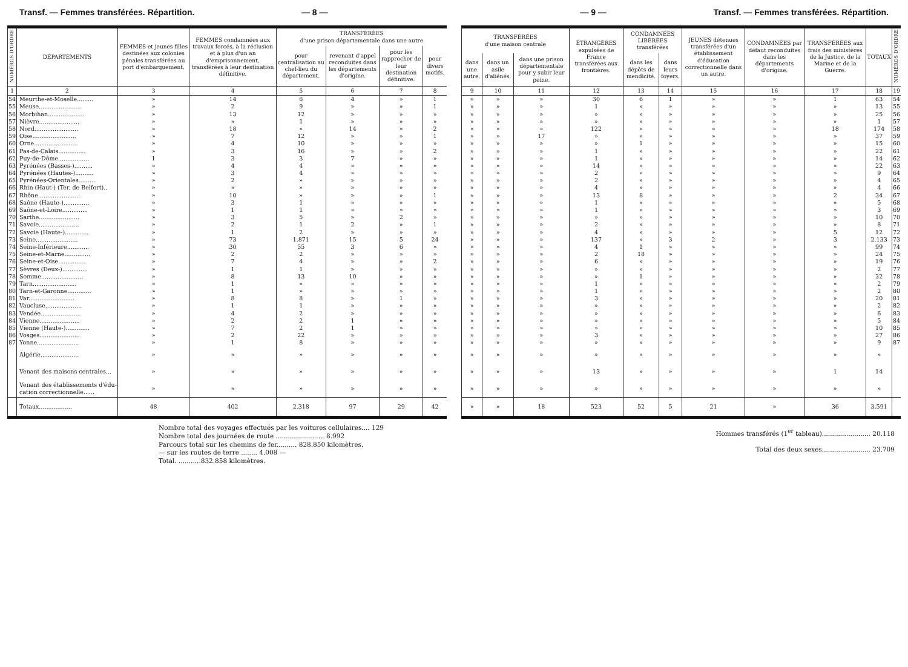Transf. — Femmes transférées. Répartition. — 8 —
| NUMÉROS D'ORDRE | DÉPARTEMENTS | FEMMES et jeunes filles destinées aux colonies pénales transférées au port d'embarquement. | FEMMES condamnées aux travaux forcés, à la réclusion et à plus d'un an d'emprisonnement, transférées à leur destination définitive. | TRANSFÉRÉES d'une prison départementale dans une autre | | | |
| --- | --- | --- | --- | --- | --- | --- | --- |
| | | | | pour centralisation au chef-lieu du département. | revenant d'appel reconduites dans les départements d'origine. | pour les rapprocher de leur destination définitive. | pour divers motifs. |
| 1 | 2 | 3 | 4 | 5 | 6 | 7 | 8 |
| 54 | Meurthe-et-Moselle......... | » | 14 | 6 | 4 | » | 1 |
| 55 | Meuse....................... | » | 2 | 9 | » | » | 1 |
| 56 | Morbihan.................... | » | 13 | 12 | » | » | » |
| 57 | Nièvre...................... | » | » | 1 | » | » | » |
| 58 | Nord........................ | » | 18 | » | 14 | » | 2 |
| 59 | Oise........................ | » | 7 | 12 | » | » | 1 |
| 60 | Orne........................ | » | 4 | 10 | » | » | » |
| 61 | Pas-de-Calais............... | » | 3 | 16 | » | » | 2 |
| 62 | Puy-de-Dôme................. | 1 | 3 | 3 | 7 | » | » |
| 63 | Pyrénées (Basses-).......... | » | 4 | 4 | » | » | » |
| 64 | Pyrénées (Hautes-).......... | » | 3 | 4 | » | » | » |
| 65 | Pyrénées-Orientales......... | » | 2 | » | » | » | » |
| 66 | Rhin (Haut-) (Ter. de Belfort).. | » | » | » | » | » | » |
| 67 | Rhône....................... | » | 10 | » | » | » | 1 |
| 68 | Saône (Haute-).............. | » | 3 | 1 | » | » | » |
| 69 | Saône-et-Loire.............. | » | 1 | 1 | » | » | » |
| 70 | Sarthe...................... | » | 3 | 5 | » | 2 | » |
| 71 | Savoie...................... | » | 2 | 1 | 2 | » | 1 |
| 72 | Savoie (Haute-)............. | » | 1 | 2 | » | » | » |
| 73 | Seine....................... | » | 73 | 1.871 | 15 | 5 | 24 |
| 74 | Seine-Inférieure............ | » | 30 | 55 | 3 | 6 | » |
| 75 | Seine-et-Marne.............. | » | 2 | 2 | » | » | » |
| 76 | Seine-et-Oise............... | » | 7 | 4 | » | » | 2 |
| 77 | Sèvres (Deux-).............. | » | 1 | 1 | » | » | » |
| 78 | Somme....................... | » | 8 | 13 | 10 | » | » |
| 79 | Tarn........................ | » | 1 | » | » | » | » |
| 80 | Tarn-et-Garonne............. | » | 1 | » | » | » | » |
| 81 | Var......................... | » | 8 | 8 | » | 1 | » |
| 82 | Vaucluse.................... | » | 1 | 1 | » | » | » |
| 83 | Vendée...................... | » | 4 | 2 | » | » | » |
| 84 | Vienne...................... | » | 2 | 2 | 1 | » | » |
| 85 | Vienne (Haute-)............. | » | 7 | 2 | 1 | » | » |
| 86 | Vosges...................... | » | 2 | 22 | » | » | » |
| 87 | Yonne....................... | » | 1 | 8 | » | » | » |
| | Algérie..................... | » | » | » | » | » | » |
| | Venant des maisons centrales... | » | » | » | » | » | » |
| | Venant des établissements d'édu- cation correctionnelle...... | » | » | » | » | » | » |
| | Totaux.................. | 48 | 402 | 2.318 | 97 | 29 | 42 |
Nombre total des voyages effectués par les voitures cellulaires.... 129
Nombre total des journées de route ........................ 8.992
Parcours total sur les chemins de fer.......... 828.850 kilomètres.
— sur les routes de terre ........ 4.008 —
Total. ...........832.858 kilomètres.
— 9 — Transf. — Femmes transférées. Répartition.
| TRANSFÉRÉES d'une maison centrale | | | ÉTRANGÈRES expulsées de France transférées aux frontières. | CONDAMNÉES LIBÉRÉES transférées | | JEUNES détenues transférées d'un établissement d'éducation correctionnelle dans un autre. | CONDAMNÉES par défaut reconduites dans les départements d'origine. | TRANSFÉRÉES aux frais des ministères de la Justice, de la Marine et de la Guerre. | TOTAUX | NUMÉROS D'ORDRE |
| --- | --- | --- | --- | --- | --- | --- | --- | --- | --- | --- |
| dans une autre. | dans un asile d'aliénés. | dans une prison départementale pour y subir leur peine. | | dans les dépôts de mendicité. | dans leurs foyers. | | | | | |
| 9 | 10 | 11 | 12 | 13 | 14 | 15 | 16 | 17 | 18 | 19 |
| » | » | » | 30 | 6 | 1 | » | » | 1 | 63 | 54 |
| » | » | » | 1 | » | » | » | » | » | 13 | 55 |
| » | » | » | » | » | » | » | » | » | 25 | 56 |
| » | » | » | » | » | » | » | » | » | 1 | 57 |
| » | » | » | 122 | » | » | » | » | 18 | 174 | 58 |
| » | » | 17 | » | » | » | » | » | » | 37 | 59 |
| » | » | » | » | 1 | » | » | » | » | 15 | 60 |
| » | » | » | 1 | » | » | » | » | » | 22 | 61 |
| » | » | » | 1 | » | » | » | » | » | 14 | 62 |
| » | » | » | 14 | » | » | » | » | » | 22 | 63 |
| » | » | » | 2 | » | » | » | » | » | 9 | 64 |
| » | » | » | 2 | » | » | » | » | » | 4 | 65 |
| » | » | » | 4 | » | » | » | » | » | 4 | 66 |
| » | » | » | 13 | 8 | » | » | » | 2 | 34 | 67 |
| » | » | » | 1 | » | » | » | » | » | 5 | 68 |
| » | » | » | 1 | » | » | » | » | » | 3 | 69 |
| » | » | » | » | » | » | » | » | » | 10 | 70 |
| » | » | » | 2 | » | » | » | » | » | 8 | 71 |
| » | » | » | 4 | » | » | » | » | 5 | 12 | 72 |
| » | » | » | 137 | » | 3 | 2 | » | 3 | 2.133 | 73 |
| » | » | » | 4 | 1 | » | » | » | » | 99 | 74 |
| » | » | » | 2 | 18 | » | » | » | » | 24 | 75 |
| » | » | » | 6 | » | » | » | » | » | 19 | 76 |
| » | » | » | » | » | » | » | » | » | 2 | 77 |
| » | » | » | » | 1 | » | » | » | » | 32 | 78 |
| » | » | » | 1 | » | » | » | » | » | 2 | 79 |
| » | » | » | 1 | » | » | » | » | » | 2 | 80 |
| » | » | » | 3 | » | » | » | » | » | 20 | 81 |
| » | » | » | » | » | » | » | » | » | 2 | 82 |
| » | » | » | » | » | » | » | » | » | 6 | 83 |
| » | » | » | » | » | » | » | » | » | 5 | 84 |
| » | » | » | » | » | » | » | » | » | 10 | 85 |
| » | » | » | 3 | » | » | » | » | » | 27 | 86 |
| » | » | » | » | » | » | » | » | » | 9 | 87 |
| » | » | » | » | » | » | » | » | » | » | |
| » | » | » | 13 | » | » | » | » | 1 | 14 | |
| » | » | » | » | » | » | » | » | » | » | |
| » | » | 18 | 523 | 52 | 5 | 21 | » | 36 | 3.591 | |
Hommes transférés (1<sup>er</sup> tableau)........................ 20.118
Total des deux sexes........................ 23.709